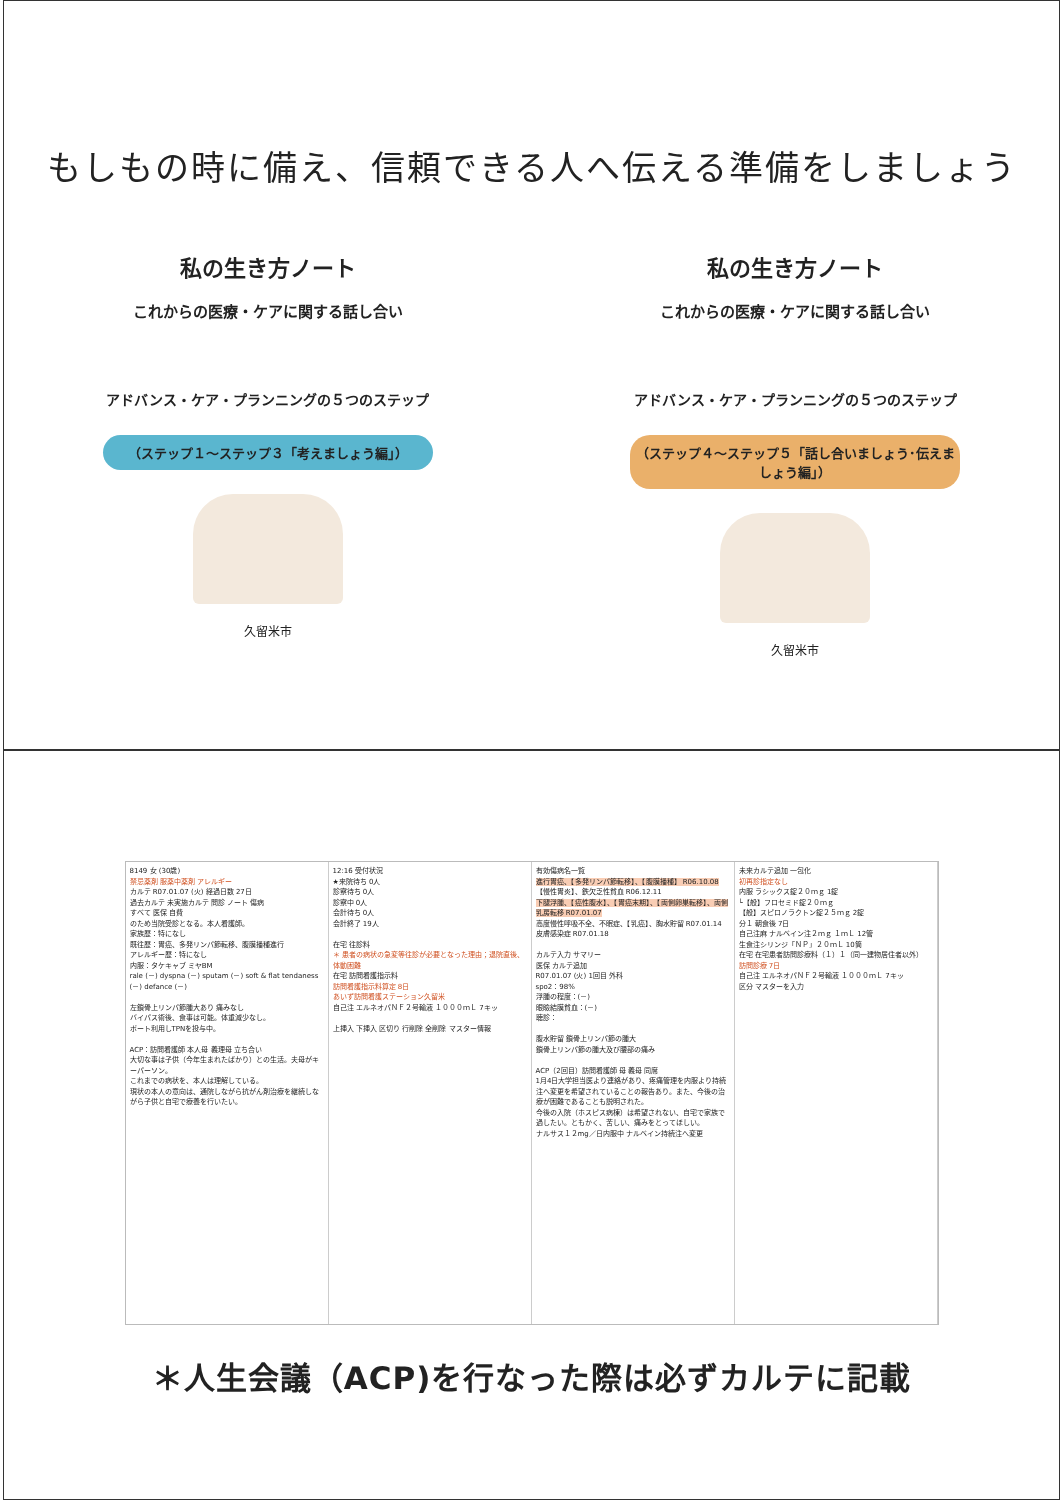もしもの時に備え、信頼できる人へ伝える準備をしましょう
私の生き方ノート
これからの医療・ケアに関する話し合い
アドバンス・ケア・プランニングの５つのステップ
（ステップ１～ステップ３「考えましょう編」）
久留米市
私の生き方ノート
これからの医療・ケアに関する話し合い
アドバンス・ケア・プランニングの５つのステップ
（ステップ４～ステップ５「話し合いましょう･伝えましょう編」）
久留米市
8149 女 (30歳)
禁忌薬剤 服薬中薬剤 アレルギー
カルテ R07.01.07 (火) 経過日数 27日
過去カルテ 未実施カルテ 問診 ノート 傷病
すべて 医保 自費
のため当院受診となる。本人看護師。
家族歴：特になし
既往歴：胃癌、多発リンパ節転移、腹膜播種進行
アレルギー歴：特になし
内服：タケキャブ ミヤBM
rale (－) dyspna (－) sputam (－) soft & flat tendaness (－) defance (－)
左鎖骨上リンパ節腫大あり 痛みなし
バイパス術後、食事は可能。体重減少なし。
ポート利用しTPNを投与中。
ACP：訪問看護師 本人母 義理母 立ち合い
大切な事は子供（今年生まれたばかり）との生活。夫母がキーパーソン。
これまでの病状を、本人は理解している。
現状の本人の意向は、通院しながら抗がん剤治療を継続しながら子供と自宅で療養を行いたい。
12:16 受付状況
★来院待ち 0人
診察待ち 0人
診察中 0人
会計待ち 0人
会計終了 19人
在宅 往診料
＊ 患者の病状の急変等往診が必要となった理由；退院直後、体動困難
在宅 訪問看護指示料
訪問看護指示料算定 8日
あいず訪問看護ステーション久留米
自己注 エルネオパＮＦ２号輸液 １０００ｍＬ 7キッ
上挿入 下挿入 区切り 行削除 全削除 マスター情報
有効傷病名一覧
進行胃癌、【多発リンパ節転移】、【腹膜播種】 R06.10.08
【慢性胃炎】、鉄欠乏性貧血 R06.12.11
下腿浮腫、【癌性腹水】、【胃癌末期】、【両側卵巣転移】、両側乳房転移 R07.01.07
高度慢性呼吸不全、不眠症、【乳癌】、胸水貯留 R07.01.14
皮膚感染症 R07.01.18
カルテ入力 サマリー
医保 カルテ追加
R07.01.07 (火) 1回目 外科
spo2：98%
浮腫の程度：(－)
眼瞼結膜貧血：(－)
聴診：
腹水貯留 鎖骨上リンパ節の腫大
鎖骨上リンパ節の腫大及び腰部の痛み
ACP（2回目）訪問看護師 母 義母 同席
1月4日大学担当医より連絡があり、疼痛管理を内服より持続注へ変更を希望されていることの報告あり。また、今後の治療が困難であることも説明された。
今後の入院（ホスピス病棟）は希望されない、自宅で家族で過したい。ともかく、苦しい、痛みをとってほしい。
ナルサス１２mg／日内服中 ナルベイン持続注へ変更
未来カルテ追加 一包化
初再診指定なし
内服 ラシックス錠２０ｍｇ 1錠
└【般】フロセミド錠２０ｍｇ
【般】スピロノラクトン錠２５ｍｇ 2錠
分１ 朝食後 7日
自己注麻 ナルベイン注２ｍｇ １ｍＬ 12管
生食注シリンジ「ＮＰ」２０ｍＬ 10筒
在宅 在宅患者訪問診療料（１）１（同一建物居住者以外）
訪問診療 7日
自己注 エルネオパＮＦ２号輸液 １０００ｍＬ 7キッ
区分 マスターを入力
＊人生会議（ACP)を行なった際は必ずカルテに記載